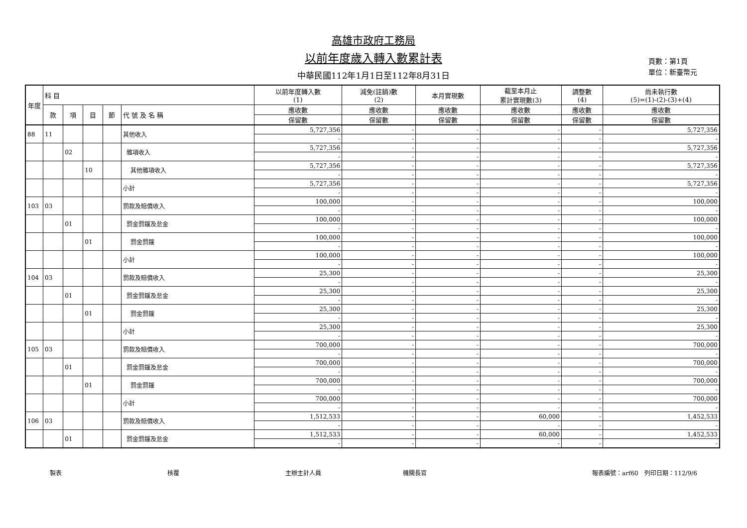高雄市政府工務局
以前年度歲入轉入數累計表
中華民國112年1月1日至112年8月31日
頁數：第1頁
單位：新臺幣元
| 年度 | 科 目 | | | | | 以前年度轉入數 (1) | 減免(註銷)數 (2) | 本月實現數 | 截至本月止 累計實現數(3) | 調整數 (4) | 尚未執行數 (5)=(1)-(2)-(3)+(4) |
| --- | --- | --- | --- | --- | --- | --- | --- | --- | --- | --- | --- |
| | 款 | 項 | 目 | 節 | 代 號 及 名 稱 | 應收數 | 應收數 | 應收數 | 應收數 | 應收數 | 應收數 |
| | | | | | | 保留數 | 保留數 | 保留數 | 保留數 | 保留數 | 保留數 |
| 88 | 11 | | | | 其他收入 | 5,727,356 | - | - | - | - | 5,727,356 |
| | | | | | | - | - | - | - | - | - |
| | | 02 | | | 雜項收入 | 5,727,356 | - | - | - | - | 5,727,356 |
| | | | | | | - | - | - | - | - | - |
| | | | 10 | | 其他雜項收入 | 5,727,356 | - | - | - | - | 5,727,356 |
| | | | | | | - | - | - | - | - | - |
| | | | | | 小計 | 5,727,356 | - | - | - | - | 5,727,356 |
| | | | | | | - | - | - | - | - | - |
| 103 | 03 | | | | 罰款及賠償收入 | 100,000 | - | - | - | - | 100,000 |
| | | | | | | - | - | - | - | - | - |
| | | 01 | | | 罰金罰鍰及怠金 | 100,000 | - | - | - | - | 100,000 |
| | | | | | | - | - | - | - | - | - |
| | | | 01 | | 罰金罰鍰 | 100,000 | - | - | - | - | 100,000 |
| | | | | | | - | - | - | - | - | - |
| | | | | | 小計 | 100,000 | - | - | - | - | 100,000 |
| | | | | | | - | - | - | - | - | - |
| 104 | 03 | | | | 罰款及賠償收入 | 25,300 | - | - | - | - | 25,300 |
| | | | | | | - | - | - | - | - | - |
| | | 01 | | | 罰金罰鍰及怠金 | 25,300 | - | - | - | - | 25,300 |
| | | | | | | - | - | - | - | - | - |
| | | | 01 | | 罰金罰鍰 | 25,300 | - | - | - | - | 25,300 |
| | | | | | | - | - | - | - | - | - |
| | | | | | 小計 | 25,300 | - | - | - | - | 25,300 |
| | | | | | | - | - | - | - | - | - |
| 105 | 03 | | | | 罰款及賠償收入 | 700,000 | - | - | - | - | 700,000 |
| | | | | | | - | - | - | - | - | - |
| | | 01 | | | 罰金罰鍰及怠金 | 700,000 | - | - | - | - | 700,000 |
| | | | | | | - | - | - | - | - | - |
| | | | 01 | | 罰金罰鍰 | 700,000 | - | - | - | - | 700,000 |
| | | | | | | - | - | - | - | - | - |
| | | | | | 小計 | 700,000 | - | - | - | - | 700,000 |
| | | | | | | - | - | - | - | - | - |
| 106 | 03 | | | | 罰款及賠償收入 | 1,512,533 | - | - | 60,000 | - | 1,452,533 |
| | | | | | | - | - | - | - | - | - |
| | | 01 | | | 罰金罰鍰及怠金 | 1,512,533 | - | - | 60,000 | - | 1,452,533 |
| | | | | | | - | - | - | - | - | - |
製表 核覆 主辦主計人員 機關長官 報表編號：arf60　列印日期：112/9/6